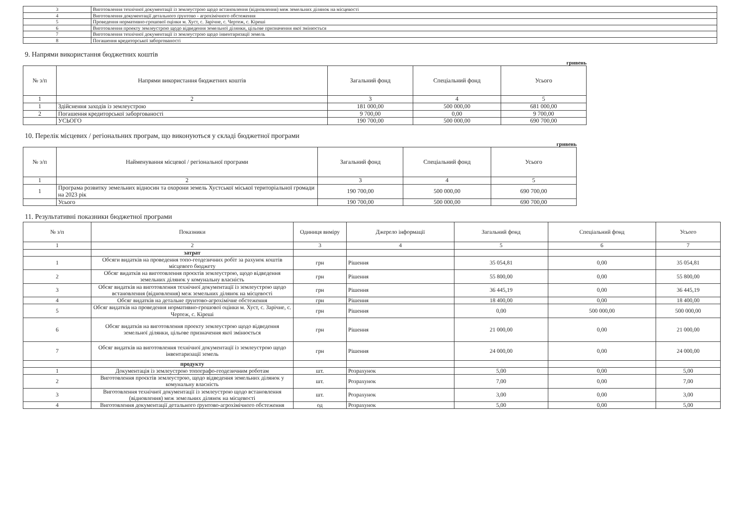| 3 | Виготовлення технічної документації із землеустрою щодо встановлення (відновлення) меж земельних ділянок на місцевості |
| 4 | Виготовлення документації детального ґрунтово - агрохімічного обстеження |
| 5 | Проведення нормативно-грошової оцінки м. Хуст, с. Зарічне, с. Чертеж, с. Кіреші |
| 6 | Виготовлення проекту землеустрою щодо відведення земельної ділянки, цільове призначення якої змінюється |
| 7 | Виготовлення технічної документації із землеустрою щодо інвентаризації земель |
| 8 | Погашення кредиторської заборгованості |
9. Напрями використання бюджетних коштів
гривень
| № з/п | Напрями використання бюджетних коштів | Загальний фонд | Спеціальний фонд | Усього |
| --- | --- | --- | --- | --- |
| 1 | 2 | 3 | 4 | 5 |
| 1 | Здійснення заходів із землеустрою | 181 000,00 | 500 000,00 | 681 000,00 |
| 2 | Погашення кредиторської заборгованості | 9 700,00 | 0,00 | 9 700,00 |
| | УСЬОГО | 190 700,00 | 500 000,00 | 690 700,00 |
10. Перелік місцевих / регіональних програм, що виконуються у складі бюджетної програми
гривень
| № з/п | Найменування місцевої / регіональної програми | Загальний фонд | Спеціальний фонд | Усього |
| --- | --- | --- | --- | --- |
| 1 | 2 | 3 | 4 | 5 |
| 1 | Програма розвитку земельних відносин та охорони земель Хустської міської територіальної громади на 2023 рік | 190 700,00 | 500 000,00 | 690 700,00 |
| | Усього | 190 700,00 | 500 000,00 | 690 700,00 |
11. Результативні показники бюджетної програми
| № з/п | Показники | Одиниця виміру | Джерело інформації | Загальний фонд | Спеціальний фонд | Усього |
| --- | --- | --- | --- | --- | --- | --- |
| 1 | 2 | 3 | 4 | 5 | 6 | 7 |
| | затрат | | | | | |
| 1 | Обсяги видатків на проведення топо-геодезичних робіт за рахунок коштів місцевого бюджету | грн | Рішення | 35 054,81 | 0,00 | 35 054,81 |
| 2 | Обсяг видатків на виготовлення проєктів землеустрою, щодо відведення земельних ділянок у комунальну власність | грн | Рішення | 55 800,00 | 0,00 | 55 800,00 |
| 3 | Обсяг видатків на виготовлення технічної документації із землеустрою щодо встановлення (відновлення) меж земельних ділянок на місцевості | грн | Рішення | 36 445,19 | 0,00 | 36 445,19 |
| 4 | Обсяг видатків на детальне ґрунтово-агрохімічне обстеження | грн | Рішення | 18 400,00 | 0,00 | 18 400,00 |
| 5 | Обсяг видатків на проведення нормативно-грошової оцінки м. Хуст, с. Зарічне, с. Чертеж, с. Кіреші | грн | Рішення | 0,00 | 500 000,00 | 500 000,00 |
| 6 | Обсяг видатків на виготовлення проекту землеустрою щодо відведення земельної ділянки, цільове призначення якої змінюється | грн | Рішення | 21 000,00 | 0,00 | 21 000,00 |
| 7 | Обсяг видатків на виготовлення технічної документації із землеустрою щодо інвентаризації земель | грн | Рішення | 24 000,00 | 0,00 | 24 000,00 |
| | продукту | | | | | |
| 1 | Документація із землеустрою топографо-геодезичним роботам | шт. | Розрахунок | 5,00 | 0,00 | 5,00 |
| 2 | Виготовлення проєктів землеустрою, щодо відведення земельних ділянок у комунальну власність | шт. | Розрахунок | 7,00 | 0,00 | 7,00 |
| 3 | Виготовлення технічної документації із землеустрою щодо встановлення (відновлення) меж земельних ділянок на місцевості | шт. | Розрахунок | 3,00 | 0,00 | 3,00 |
| 4 | Виготовлення документації детального ґрунтово-агрохімічного обстеження | од | Розрахунок | 5,00 | 0,00 | 5,00 |